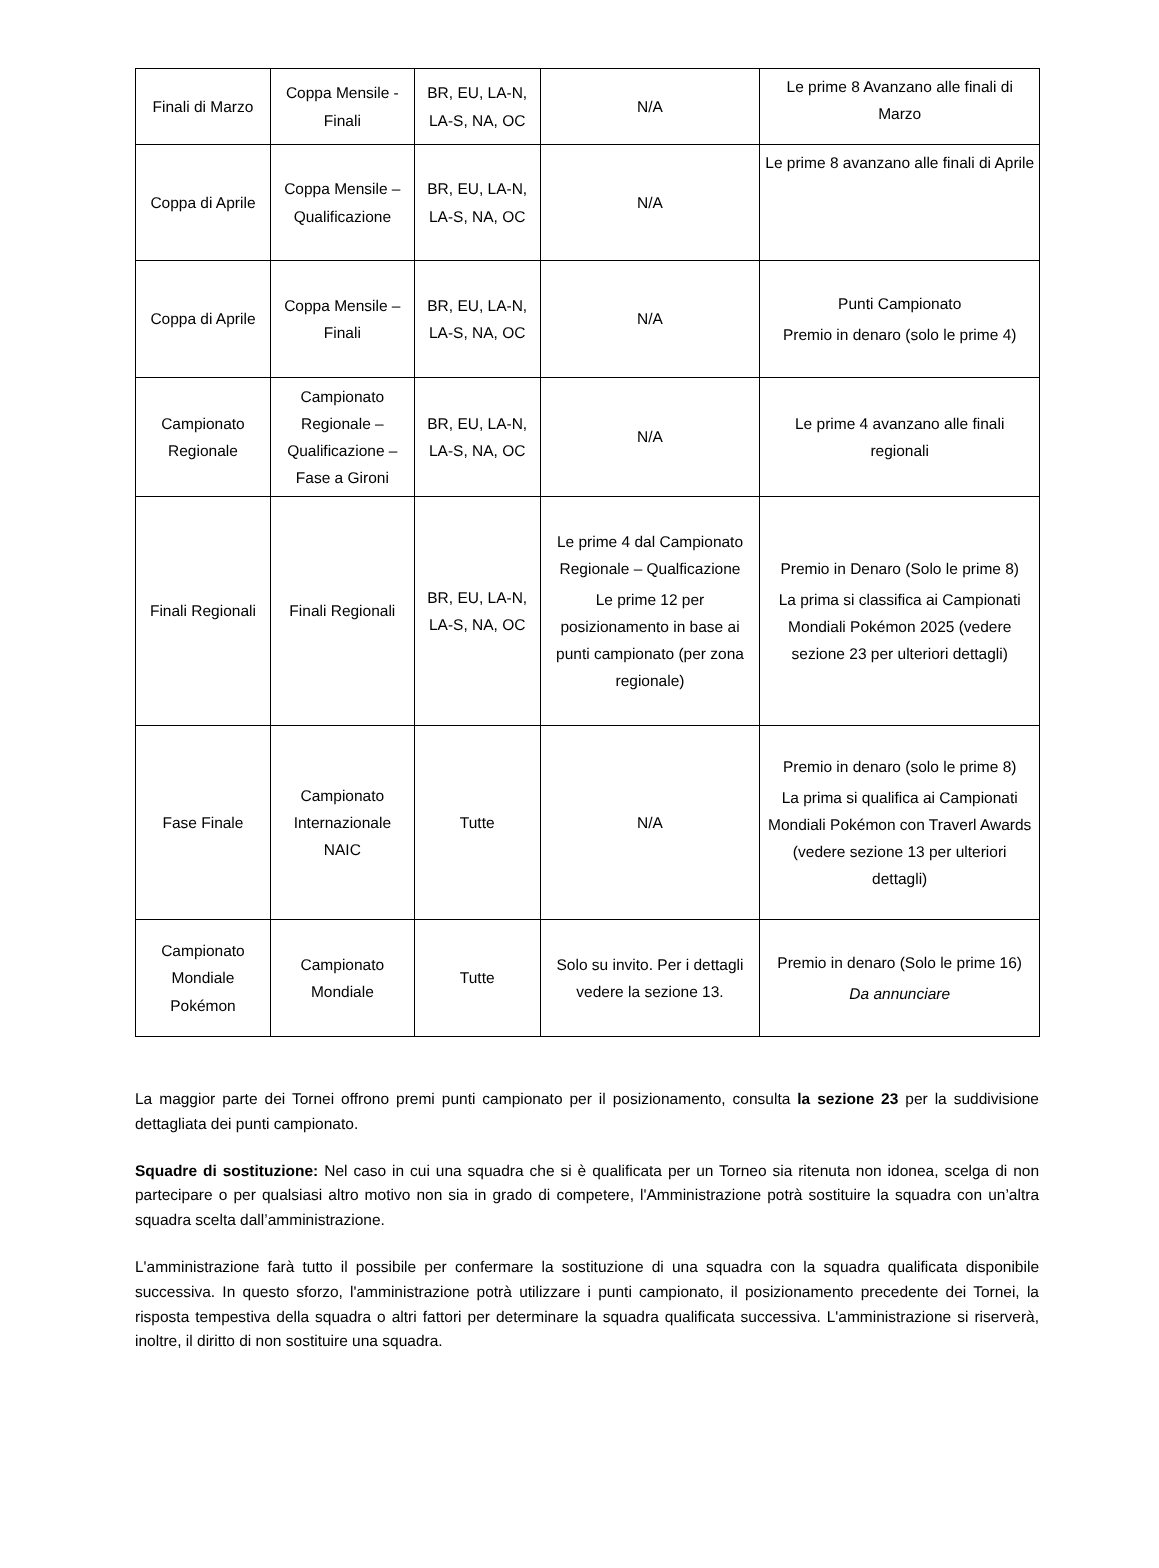| Finali di Marzo | Coppa Mensile - Finali | BR, EU, LA-N, LA-S, NA, OC | N/A | Le prime 8 Avanzano alle finali di Marzo |
| Coppa di Aprile | Coppa Mensile – Qualificazione | BR, EU, LA-N, LA-S, NA, OC | N/A | Le prime 8 avanzano alle finali di Aprile |
| Coppa di Aprile | Coppa Mensile – Finali | BR, EU, LA-N, LA-S, NA, OC | N/A | Punti Campionato Premio in denaro (solo le prime 4) |
| Campionato Regionale | Campionato Regionale – Qualificazione – Fase a Gironi | BR, EU, LA-N, LA-S, NA, OC | N/A | Le prime 4 avanzano alle finali regionali |
| Finali Regionali | Finali Regionali | BR, EU, LA-N, LA-S, NA, OC | Le prime 4 dal Campionato Regionale – Qualficazione Le prime 12 per posizionamento in base ai punti campionato (per zona regionale) | Premio in Denaro (Solo le prime 8) La prima si classifica ai Campionati Mondiali Pokémon 2025 (vedere sezione 23 per ulteriori dettagli) |
| Fase Finale | Campionato Internazionale NAIC | Tutte | N/A | Premio in denaro (solo le prime 8) La prima si qualifica ai Campionati Mondiali Pokémon con Traverl Awards (vedere sezione 13 per ulteriori dettagli) |
| Campionato Mondiale Pokémon | Campionato Mondiale | Tutte | Solo su invito. Per i dettagli vedere la sezione 13. | Premio in denaro (Solo le prime 16) Da annunciare |
La maggior parte dei Tornei offrono premi punti campionato per il posizionamento, consulta la sezione 23 per la suddivisione dettagliata dei punti campionato.
Squadre di sostituzione: Nel caso in cui una squadra che si è qualificata per un Torneo sia ritenuta non idonea, scelga di non partecipare o per qualsiasi altro motivo non sia in grado di competere, l'Amministrazione potrà sostituire la squadra con un’altra squadra scelta dall’amministrazione.
L'amministrazione farà tutto il possibile per confermare la sostituzione di una squadra con la squadra qualificata disponibile successiva. In questo sforzo, l'amministrazione potrà utilizzare i punti campionato, il posizionamento precedente dei Tornei, la risposta tempestiva della squadra o altri fattori per determinare la squadra qualificata successiva. L'amministrazione si riserverà, inoltre, il diritto di non sostituire una squadra.